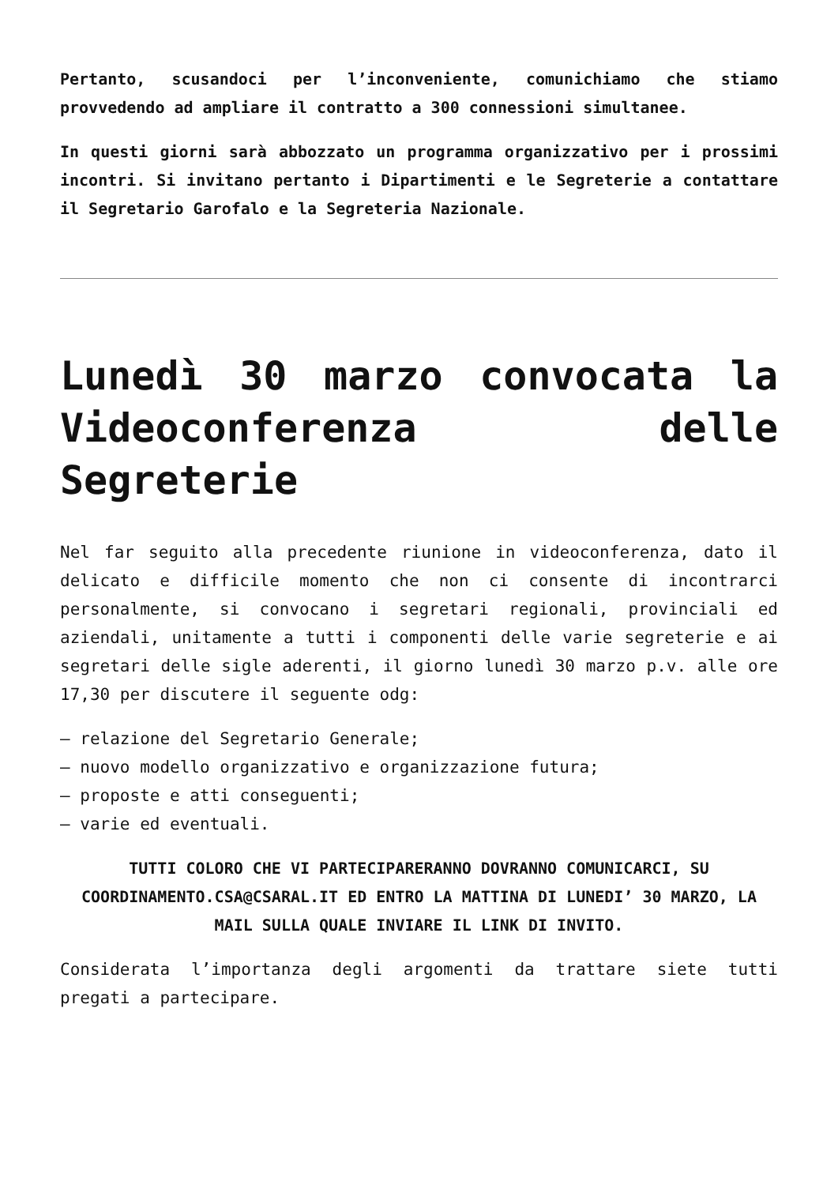Pertanto, scusandoci per l’inconveniente, comunichiamo che stiamo provvedendo ad ampliare il contratto a 300 connessioni simultanee.
In questi giorni sarà abbozzato un programma organizzativo per i prossimi incontri. Si invitano pertanto i Dipartimenti e le Segreterie a contattare il Segretario Garofalo e la Segreteria Nazionale.
Lunedì 30 marzo convocata la Videoconferenza delle Segreterie
Nel far seguito alla precedente riunione in videoconferenza, dato il delicato e difficile momento che non ci consente di incontrarci personalmente, si convocano i segretari regionali, provinciali ed aziendali, unitamente a tutti i componenti delle varie segreterie e ai segretari delle sigle aderenti, il giorno lunedì 30 marzo p.v. alle ore 17,30 per discutere il seguente odg:
– relazione del Segretario Generale;
– nuovo modello organizzativo e organizzazione futura;
– proposte e atti conseguenti;
– varie ed eventuali.
TUTTI COLORO CHE VI PARTECIPARERANNO DOVRANNO COMUNICARCI, SU COORDINAMENTO.CSA@CSARAL.IT ED ENTRO LA MATTINA DI LUNEDI’ 30 MARZO, LA MAIL SULLA QUALE INVIARE IL LINK DI INVITO.
Considerata l’importanza degli argomenti da trattare siete tutti pregati a partecipare.